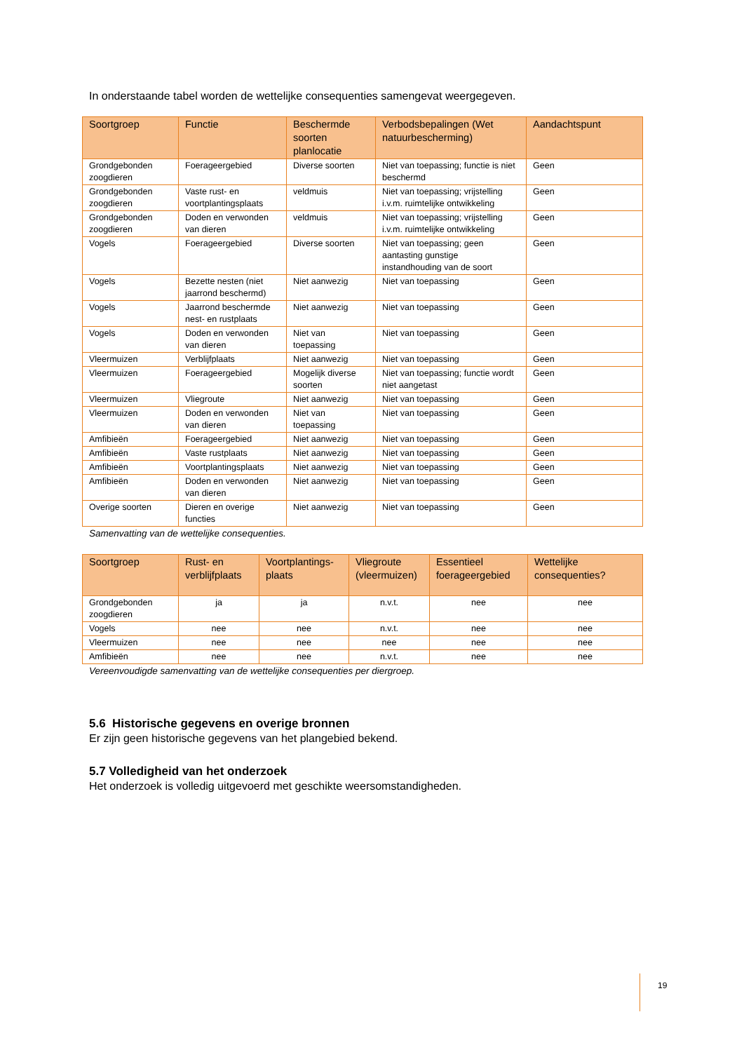In onderstaande tabel worden de wettelijke consequenties samengevat weergegeven.
| Soortgroep | Functie | Beschermde soorten planlocatie | Verbodsbepalingen (Wet natuurbescherming) | Aandachtspunt |
| --- | --- | --- | --- | --- |
| Grondgebonden zoogdieren | Foerageergebied | Diverse soorten | Niet van toepassing; functie is niet beschermd | Geen |
| Grondgebonden zoogdieren | Vaste rust- en voortplantingsplaats | veldmuis | Niet van toepassing; vrijstelling i.v.m. ruimtelijke ontwikkeling | Geen |
| Grondgebonden zoogdieren | Doden en verwonden van dieren | veldmuis | Niet van toepassing; vrijstelling i.v.m. ruimtelijke ontwikkeling | Geen |
| Vogels | Foerageergebied | Diverse soorten | Niet van toepassing; geen aantasting gunstige instandhouding van de soort | Geen |
| Vogels | Bezette nesten (niet jaarrond beschermd) | Niet aanwezig | Niet van toepassing | Geen |
| Vogels | Jaarrond beschermde nest- en rustplaats | Niet aanwezig | Niet van toepassing | Geen |
| Vogels | Doden en verwonden van dieren | Niet van toepassing | Niet van toepassing | Geen |
| Vleermuizen | Verblijfplaats | Niet aanwezig | Niet van toepassing | Geen |
| Vleermuizen | Foerageergebied | Mogelijk diverse soorten | Niet van toepassing; functie wordt niet aangetast | Geen |
| Vleermuizen | Vliegroute | Niet aanwezig | Niet van toepassing | Geen |
| Vleermuizen | Doden en verwonden van dieren | Niet van toepassing | Niet van toepassing | Geen |
| Amfibieën | Foerageergebied | Niet aanwezig | Niet van toepassing | Geen |
| Amfibieën | Vaste rustplaats | Niet aanwezig | Niet van toepassing | Geen |
| Amfibieën | Voortplantingsplaats | Niet aanwezig | Niet van toepassing | Geen |
| Amfibieën | Doden en verwonden van dieren | Niet aanwezig | Niet van toepassing | Geen |
| Overige soorten | Dieren en overige functies | Niet aanwezig | Niet van toepassing | Geen |
Samenvatting van de wettelijke consequenties.
| Soortgroep | Rust- en verblijfplaats | Voortplantings-plaats | Vliegroute (vleermuizen) | Essentieel foerageergebied | Wettelijke consequenties? |
| --- | --- | --- | --- | --- | --- |
| Grondgebonden zoogdieren | ja | ja | n.v.t. | nee | nee |
| Vogels | nee | nee | n.v.t. | nee | nee |
| Vleermuizen | nee | nee | nee | nee | nee |
| Amfibieën | nee | nee | n.v.t. | nee | nee |
Vereenvoudigde samenvatting van de wettelijke consequenties per diergroep.
5.6 Historische gegevens en overige bronnen
Er zijn geen historische gegevens van het plangebied bekend.
5.7 Volledigheid van het onderzoek
Het onderzoek is volledig uitgevoerd met geschikte weersomstandigheden.
19